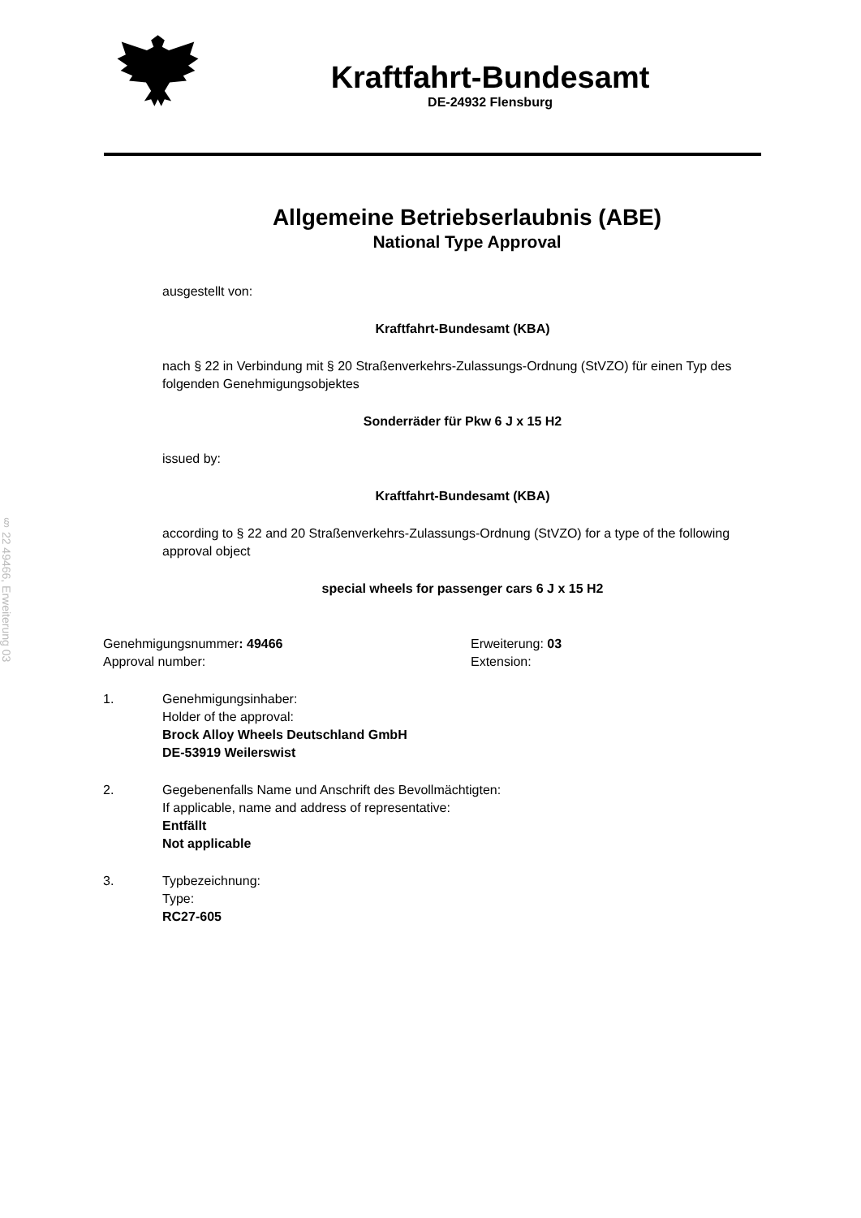§ 22 49466, Erweiterung 03
Kraftfahrt-Bundesamt
DE-24932 Flensburg
Allgemeine Betriebserlaubnis (ABE)
National Type Approval
ausgestellt von:
Kraftfahrt-Bundesamt (KBA)
nach § 22 in Verbindung mit § 20 Straßenverkehrs-Zulassungs-Ordnung (StVZO) für einen Typ des folgenden Genehmigungsobjektes
Sonderräder für Pkw 6 J x 15 H2
issued by:
Kraftfahrt-Bundesamt (KBA)
according to § 22 and 20 Straßenverkehrs-Zulassungs-Ordnung (StVZO) for a type of the following approval object
special wheels for passenger cars 6 J x 15 H2
Genehmigungsnummer: 49466
Approval number:
Erweiterung: 03
Extension:
1. Genehmigungsinhaber:
Holder of the approval:
Brock Alloy Wheels Deutschland GmbH
DE-53919 Weilerswist
2. Gegebenenfalls Name und Anschrift des Bevollmächtigten:
If applicable, name and address of representative:
Entfällt
Not applicable
3. Typbezeichnung:
Type:
RC27-605